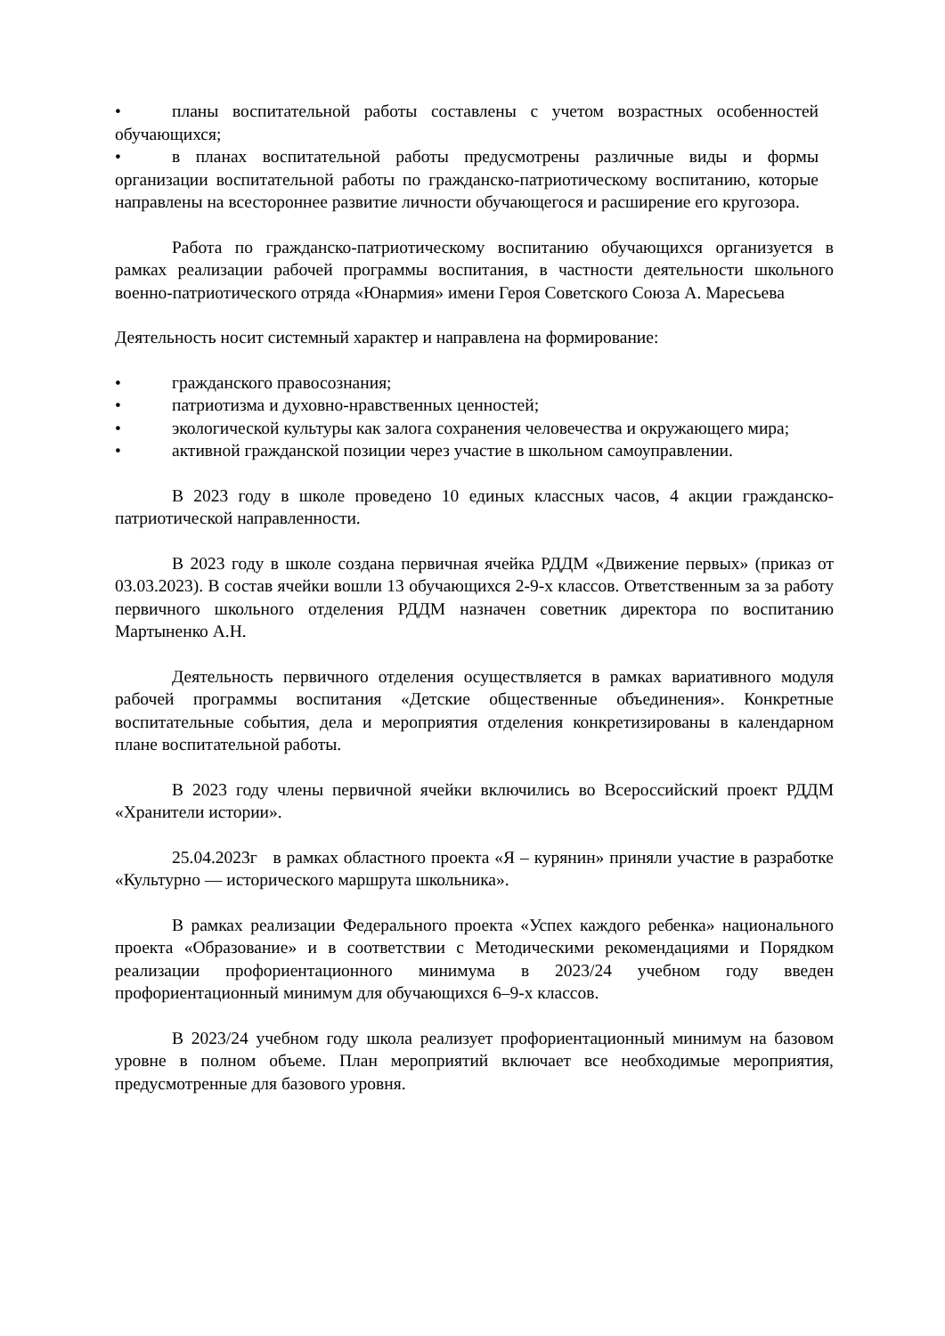• планы воспитательной работы составлены с учетом возрастных особенностей обучающихся;
• в планах воспитательной работы предусмотрены различные виды и формы организации воспитательной работы по гражданско-патриотическому воспитанию, которые направлены на всестороннее развитие личности обучающегося и расширение его кругозора.
Работа по гражданско-патриотическому воспитанию обучающихся организуется в рамках реализации рабочей программы воспитания, в частности деятельности школьного военно-патриотического отряда «Юнармия» имени Героя Советского Союза А. Маресьева
Деятельность носит системный характер и направлена на формирование:
• гражданского правосознания;
• патриотизма и духовно-нравственных ценностей;
• экологической культуры как залога сохранения человечества и окружающего мира;
• активной гражданской позиции через участие в школьном самоуправлении.
В 2023 году в школе проведено 10 единых классных часов, 4 акции гражданско-патриотической направленности.
В 2023 году в школе создана первичная ячейка РДДМ «Движение первых» (приказ от 03.03.2023). В состав ячейки вошли 13 обучающихся 2-9-х классов. Ответственным за за работу первичного школьного отделения РДДМ назначен советник директора по воспитанию Мартыненко А.Н.
Деятельность первичного отделения осуществляется в рамках вариативного модуля рабочей программы воспитания «Детские общественные объединения». Конкретные воспитательные события, дела и мероприятия отделения конкретизированы в календарном плане воспитательной работы.
В 2023 году члены первичной ячейки включились во Всероссийский проект РДДМ «Хранители истории».
25.04.2023г в рамках областного проекта «Я – курянин» приняли участие в разработке «Культурно — исторического маршрута школьника».
В рамках реализации Федерального проекта «Успех каждого ребенка» национального проекта «Образование» и в соответствии с Методическими рекомендациями и Порядком реализации профориентационного минимума в 2023/24 учебном году введен профориентационный минимум для обучающихся 6–9-х классов.
В 2023/24 учебном году школа реализует профориентационный минимум на базовом уровне в полном объеме. План мероприятий включает все необходимые мероприятия, предусмотренные для базового уровня.